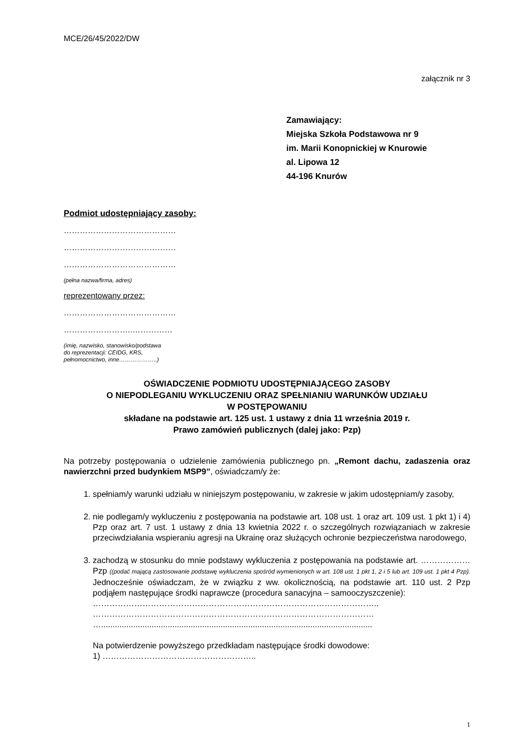MCE/26/45/2022/DW
załącznik nr 3
Zamawiający:
Miejska Szkoła Podstawowa nr 9
im. Marii Konopnickiej w Knurowie
al. Lipowa 12
44-196 Knurów
Podmiot udostępniający zasoby:
……………………………………
……………………………………
……………………………………
(pełna nazwa/firma, adres)
reprezentowany przez:
……………………………………
……………………..……………
(imię, nazwisko, stanowisko/podstawa
do reprezentacji: CEIDG, KRS,
pełnomocnictwo, inne………………..)
OŚWIADCZENIE PODMIOTU UDOSTĘPNIAJĄCEGO ZASOBY
O NIEPODLEGANIU WYKLUCZENIU ORAZ SPEŁNIANIU WARUNKÓW UDZIAŁU
W POSTĘPOWANIU
składane na podstawie art. 125 ust. 1 ustawy z dnia 11 września 2019 r.
Prawo zamówień publicznych (dalej jako: Pzp)
Na potrzeby postępowania o udzielenie zamówienia publicznego pn. „Remont dachu, zadaszenia oraz nawierzchni przed budynkiem MSP9”, oświadczam/y że:
1. spełniam/y warunki udziału w niniejszym postępowaniu, w zakresie w jakim udostępniam/y zasoby,
2. nie podlegam/y wykluczeniu z postępowania na podstawie art. 108 ust. 1 oraz art. 109 ust. 1 pkt 1) i 4) Pzp oraz art. 7 ust. 1 ustawy z dnia 13 kwietnia 2022 r. o szczególnych rozwiązaniach w zakresie przeciwdziałania wspieraniu agresji na Ukrainę oraz służących ochronie bezpieczeństwa narodowego,
3. zachodzą w stosunku do mnie podstawy wykluczenia z postępowania na podstawie art. ……………… Pzp ((podać mającą zastosowanie podstawę wykluczenia spośród wymienionych w art. 108 ust. 1 pkt 1, 2 i 5 lub art. 109 ust. 1 pkt 4 Pzp). Jednocześnie oświadczam, że w związku z ww. okolicznością, na podstawie art. 110 ust. 2 Pzp podjąłem następujące środki naprawcze (procedura sanacyjna – samooczyszczenie):
…………………………………………………………………………………………..
…………………………………………………………………………………………
…......................................................................................................................
Na potwierdzenie powyższego przedkładam następujące środki dowodowe:
1) ………………………………………………..
1